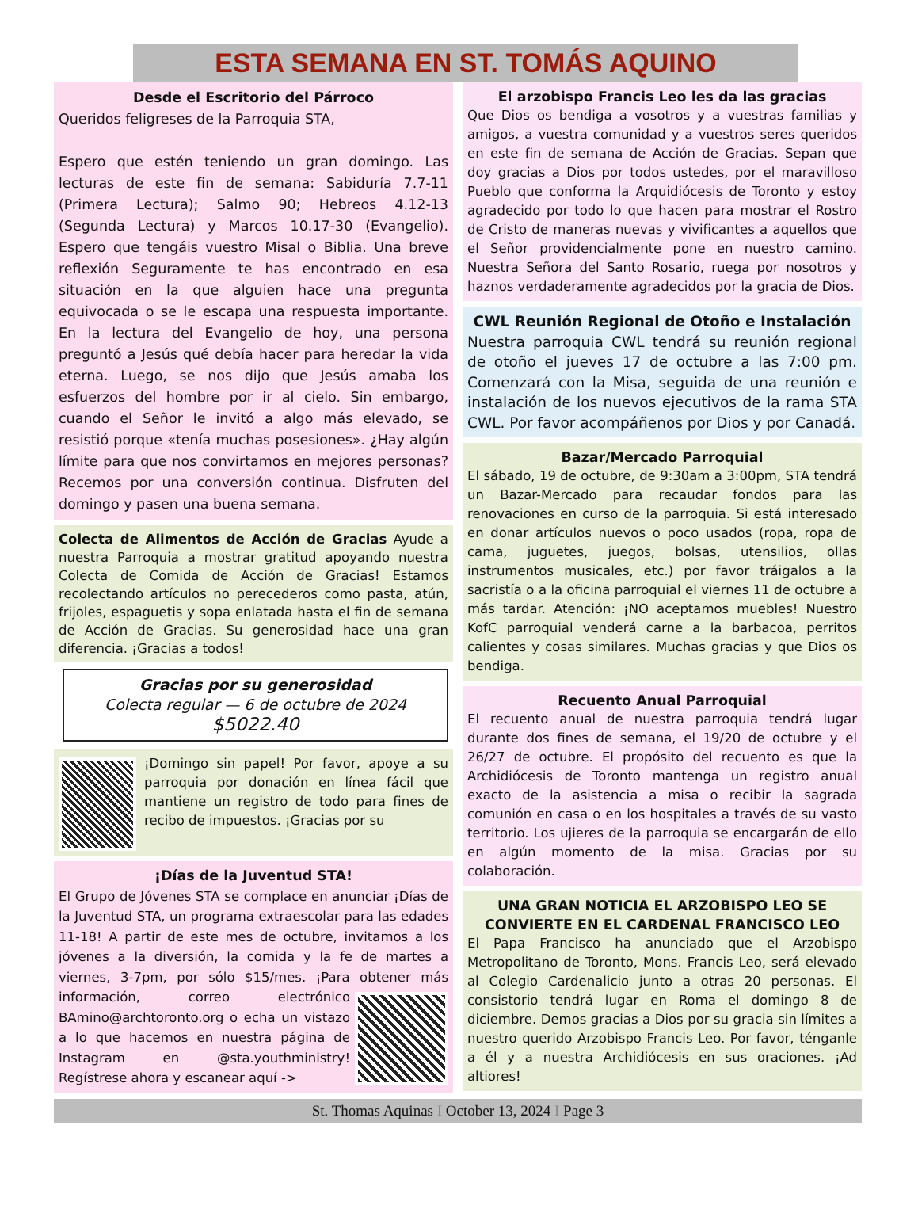ESTA SEMANA EN ST. TOMÁS AQUINO
Desde el Escritorio del Párroco
Queridos feligreses de la Parroquia STA,
Espero que estén teniendo un gran domingo. Las lecturas de este fin de semana: Sabiduría 7.7-11 (Primera Lectura); Salmo 90; Hebreos 4.12-13 (Segunda Lectura) y Marcos 10.17-30 (Evangelio). Espero que tengáis vuestro Misal o Biblia. Una breve reflexión Seguramente te has encontrado en esa situación en la que alguien hace una pregunta equivocada o se le escapa una respuesta importante. En la lectura del Evangelio de hoy, una persona preguntó a Jesús qué debía hacer para heredar la vida eterna. Luego, se nos dijo que Jesús amaba los esfuerzos del hombre por ir al cielo. Sin embargo, cuando el Señor le invitó a algo más elevado, se resistió porque «tenía muchas posesiones». ¿Hay algún límite para que nos convirtamos en mejores personas? Recemos por una conversión continua. Disfruten del domingo y pasen una buena semana.
Colecta de Alimentos de Acción de Gracias Ayude a nuestra Parroquia a mostrar gratitud apoyando nuestra Colecta de Comida de Acción de Gracias! Estamos recolectando artículos no perecederos como pasta, atún, frijoles, espaguetis y sopa enlatada hasta el fin de semana de Acción de Gracias. Su generosidad hace una gran diferencia. ¡Gracias a todos!
Gracias por su generosidad
Colecta regular — 6 de octubre de 2024
$5022.40
¡Domingo sin papel! Por favor, apoye a su parroquia por donación en línea fácil que mantiene un registro de todo para fines de recibo de impuestos. ¡Gracias por su
¡Días de la Juventud STA!
El Grupo de Jóvenes STA se complace en anunciar ¡Días de la Juventud STA, un programa extraescolar para las edades 11-18! A partir de este mes de octubre, invitamos a los jóvenes a la diversión, la comida y la fe de martes a viernes, 3-7pm, por sólo $15/mes. ¡Para obtener más información, correo electrónico BAmino@archtoronto.org o echa un vistazo a lo que hacemos en nuestra página de Instagram en @sta.youthministry! Regístrese ahora y escanear aquí ->
El arzobispo Francis Leo les da las gracias
Que Dios os bendiga a vosotros y a vuestras familias y amigos, a vuestra comunidad y a vuestros seres queridos en este fin de semana de Acción de Gracias. Sepan que doy gracias a Dios por todos ustedes, por el maravilloso Pueblo que conforma la Arquidiócesis de Toronto y estoy agradecido por todo lo que hacen para mostrar el Rostro de Cristo de maneras nuevas y vivificantes a aquellos que el Señor providencialmente pone en nuestro camino. Nuestra Señora del Santo Rosario, ruega por nosotros y haznos verdaderamente agradecidos por la gracia de Dios.
CWL Reunión Regional de Otoño e Instalación
Nuestra parroquia CWL tendrá su reunión regional de otoño el jueves 17 de octubre a las 7:00 pm. Comenzará con la Misa, seguida de una reunión e instalación de los nuevos ejecutivos de la rama STA CWL. Por favor acompáñenos por Dios y por Canadá.
Bazar/Mercado Parroquial
El sábado, 19 de octubre, de 9:30am a 3:00pm, STA tendrá un Bazar-Mercado para recaudar fondos para las renovaciones en curso de la parroquia. Si está interesado en donar artículos nuevos o poco usados (ropa, ropa de cama, juguetes, juegos, bolsas, utensilios, ollas instrumentos musicales, etc.) por favor tráigalos a la sacristía o a la oficina parroquial el viernes 11 de octubre a más tardar. Atención: ¡NO aceptamos muebles! Nuestro KofC parroquial venderá carne a la barbacoa, perritos calientes y cosas similares. Muchas gracias y que Dios os bendiga.
Recuento Anual Parroquial
El recuento anual de nuestra parroquia tendrá lugar durante dos fines de semana, el 19/20 de octubre y el 26/27 de octubre. El propósito del recuento es que la Archidiócesis de Toronto mantenga un registro anual exacto de la asistencia a misa o recibir la sagrada comunión en casa o en los hospitales a través de su vasto territorio. Los ujieres de la parroquia se encargarán de ello en algún momento de la misa. Gracias por su colaboración.
UNA GRAN NOTICIA EL ARZOBISPO LEO SE CONVIERTE EN EL CARDENAL FRANCISCO LEO
El Papa Francisco ha anunciado que el Arzobispo Metropolitano de Toronto, Mons. Francis Leo, será elevado al Colegio Cardenalicio junto a otras 20 personas. El consistorio tendrá lugar en Roma el domingo 8 de diciembre. Demos gracias a Dios por su gracia sin límites a nuestro querido Arzobispo Francis Leo. Por favor, ténganle a él y a nuestra Archidiócesis en sus oraciones. ¡Ad altiores!
St. Thomas Aquinas I October 13, 2024 I Page 3